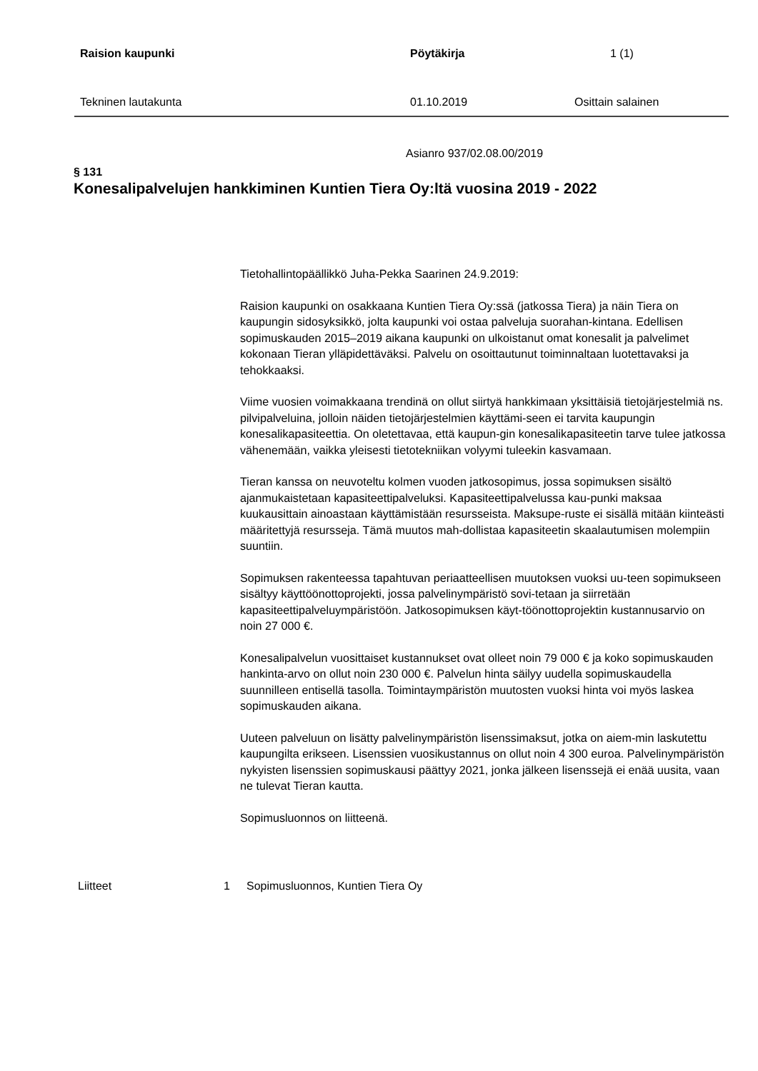Raision kaupunki Pöytäkirja 1 (1)
Tekninen lautakunta 01.10.2019 Osittain salainen
Asianro 937/02.08.00/2019
§ 131
Konesalipalvelujen hankkiminen Kuntien Tiera Oy:ltä vuosina 2019 - 2022
Tietohallintopäällikkö Juha-Pekka Saarinen 24.9.2019:
Raision kaupunki on osakkaana Kuntien Tiera Oy:ssä (jatkossa Tiera) ja näin Tiera on kaupungin sidosyksikkö, jolta kaupunki voi ostaa palveluja suorahan-kintana. Edellisen sopimuskauden 2015–2019 aikana kaupunki on ulkoistanut omat konesalit ja palvelimet kokonaan Tieran ylläpidettäväksi. Palvelu on osoittautunut toiminnaltaan luotettavaksi ja tehokkaaksi.
Viime vuosien voimakkaana trendinä on ollut siirtyä hankkimaan yksittäisiä tietojärjestelmiä ns. pilvipalveluina, jolloin näiden tietojärjestelmien käyttämi-seen ei tarvita kaupungin konesalikapasiteettia. On oletettavaa, että kaupun-gin konesalikapasiteetin tarve tulee jatkossa vähenemään, vaikka yleisesti tietotekniikan volyymi tuleekin kasvamaan.
Tieran kanssa on neuvoteltu kolmen vuoden jatkosopimus, jossa sopimuksen sisältö ajanmukaistetaan kapasiteettipalveluksi. Kapasiteettipalvelussa kau-punki maksaa kuukausittain ainoastaan käyttämistään resursseista. Maksupe-ruste ei sisällä mitään kiinteästi määritettyjä resursseja. Tämä muutos mah-dollistaa kapasiteetin skaalautumisen molempiin suuntiin.
Sopimuksen rakenteessa tapahtuvan periaatteellisen muutoksen vuoksi uu-teen sopimukseen sisältyy käyttöönottoprojekti, jossa palvelinympäristö sovi-tetaan ja siirretään kapasiteettipalveluympäristöön. Jatkosopimuksen käyt-töönottoprojektin kustannusarvio on noin 27 000 €.
Konesalipalvelun vuosittaiset kustannukset ovat olleet noin 79 000 € ja koko sopimuskauden hankinta-arvo on ollut noin 230 000 €. Palvelun hinta säilyy uudella sopimuskaudella suunnilleen entisellä tasolla. Toimintaympäristön muutosten vuoksi hinta voi myös laskea sopimuskauden aikana.
Uuteen palveluun on lisätty palvelinympäristön lisenssimaksut, jotka on aiem-min laskutettu kaupungilta erikseen. Lisenssien vuosikustannus on ollut noin 4 300 euroa. Palvelinympäristön nykyisten lisenssien sopimuskausi päättyy 2021, jonka jälkeen lisenssejä ei enää uusita, vaan ne tulevat Tieran kautta.
Sopimusluonnos on liitteenä.
Liitteet 1 Sopimusluonnos, Kuntien Tiera Oy